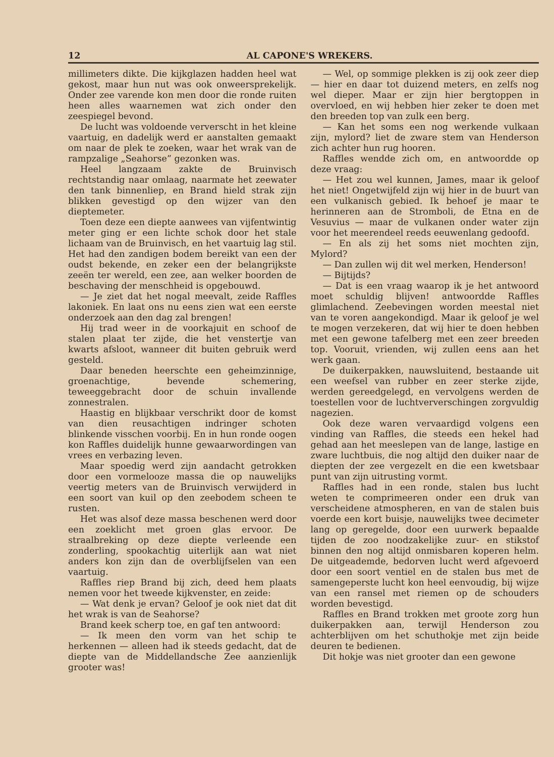12 AL CAPONE'S WREKERS.
millimeters dikte. Die kijkglazen hadden heel wat gekost, maar hun nut was ook onweersprekelijk. Onder zee varende kon men door die ronde ruiten heen alles waarnemen wat zich onder den zeespiegel bevond.
De lucht was voldoende ververscht in het kleine vaartuig, en dadelijk werd er aanstalten gemaakt om naar de plek te zoeken, waar het wrak van de rampzalige „Seahorse” gezonken was.
Heel langzaam zakte de Bruinvisch rechtstandig naar omlaag, naarmate het zeewater den tank binnenliep, en Brand hield strak zijn blikken gevestigd op den wijzer van den dieptemeter.
Toen deze een diepte aanwees van vijfentwintig meter ging er een lichte schok door het stale lichaam van de Bruinvisch, en het vaartuig lag stil. Het had den zandigen bodem bereikt van een der oudst bekende, en zeker een der belangrijkste zeeën ter wereld, een zee, aan welker boorden de beschaving der menschheid is opgebouwd.
— Je ziet dat het nogal meevalt, zeide Raffles lakoniek. En laat ons nu eens zien wat een eerste onderzoek aan den dag zal brengen!
Hij trad weer in de voorkajuit en schoof de stalen plaat ter zijde, die het venstertje van kwarts afsloot, wanneer dit buiten gebruik werd gesteld.
Daar beneden heerschte een geheimzinnige, groenachtige, bevende schemering, teweeggebracht door de schuin invallende zonnestralen.
Haastig en blijkbaar verschrikt door de komst van dien reusachtigen indringer schoten blinkende visschen voorbij. En in hun ronde oogen kon Raffles duidelijk hunne gewaarwordingen van vrees en verbazing leven.
Maar spoedig werd zijn aandacht getrokken door een vormelooze massa die op nauwelijks veertig meters van de Bruinvisch verwijderd in een soort van kuil op den zeebodem scheen te rusten.
Het was alsof deze massa beschenen werd door een zoeklicht met groen glas ervoor. De straalbreking op deze diepte verleende een zonderling, spookachtig uiterlijk aan wat niet anders kon zijn dan de overblijfselen van een vaartuig.
Raffles riep Brand bij zich, deed hem plaats nemen voor het tweede kijkvenster, en zeide:
— Wat denk je ervan? Geloof je ook niet dat dit het wrak is van de Seahorse?
Brand keek scherp toe, en gaf ten antwoord:
— Ik meen den vorm van het schip te herkennen — alleen had ik steeds gedacht, dat de diepte van de Middellandsche Zee aanzienlijk grooter was!
— Wel, op sommige plekken is zij ook zeer diep — hier en daar tot duizend meters, en zelfs nog wel dieper. Maar er zijn hier bergtoppen in overvloed, en wij hebben hier zeker te doen met den breeden top van zulk een berg.
— Kan het soms een nog werkende vulkaan zijn, mylord? liet de zware stem van Henderson zich achter hun rug hooren.
Raffles wendde zich om, en antwoordde op deze vraag:
— Het zou wel kunnen, James, maar ik geloof het niet! Ongetwijfeld zijn wij hier in de buurt van een vulkanisch gebied. Ik behoef je maar te herinneren aan de Stromboli, de Etna en de Vesuvius — maar de vulkanen onder water zijn voor het meerendeel reeds eeuwenlang gedoofd.
— En als zij het soms niet mochten zijn, Mylord?
— Dan zullen wij dit wel merken, Henderson!
— Bijtijds?
— Dat is een vraag waarop ik je het antwoord moet schuldig blijven! antwoordde Raffles glimlachend. Zeebevingen worden meestal niet van te voren aangekondigd. Maar ik geloof je wel te mogen verzekeren, dat wij hier te doen hebben met een gewone tafelberg met een zeer breeden top. Vooruit, vrienden, wij zullen eens aan het werk gaan.
De duikerpakken, nauwsluitend, bestaande uit een weefsel van rubber en zeer sterke zijde, werden gereedgelegd, en vervolgens werden de toestellen voor de luchtververschingen zorgvuldig nagezien.
Ook deze waren vervaardigd volgens een vinding van Raffles, die steeds een hekel had gehad aan het meeslepen van de lange, lastige en zware luchtbuis, die nog altijd den duiker naar de diepten der zee vergezelt en die een kwetsbaar punt van zijn uitrusting vormt.
Raffles had in een ronde, stalen bus lucht weten te comprimeeren onder een druk van verscheidene atmospheren, en van de stalen buis voerde een kort buisje, nauwelijks twee decimeter lang op geregelde, door een uurwerk bepaalde tijden de zoo noodzakelijke zuur- en stikstof binnen den nog altijd onmisbaren koperen helm. De uitgeademde, bedorven lucht werd afgevoerd door een soort ventiel en de stalen bus met de samengeperste lucht kon heel eenvoudig, bij wijze van een ransel met riemen op de schouders worden bevestigd.
Raffles en Brand trokken met groote zorg hun duikerpakken aan, terwijl Henderson zou achterblijven om het schuthokje met zijn beide deuren te bedienen.
Dit hokje was niet grooter dan een gewone